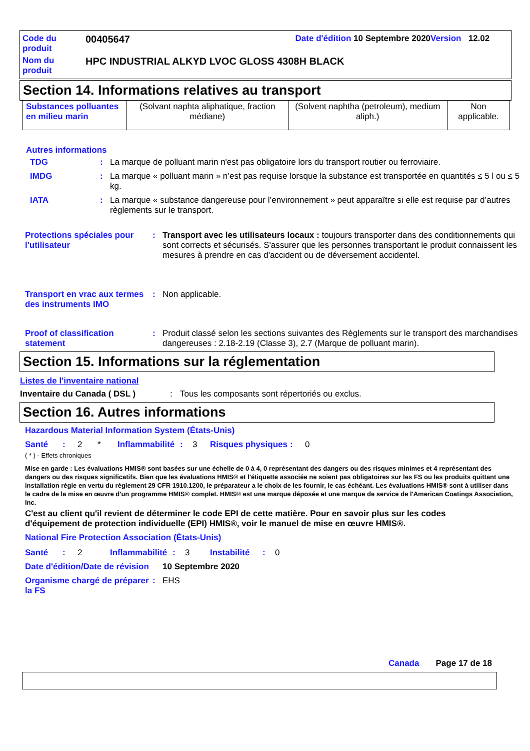| Code du produit | 00405647 | Date d'édition 10 Septembre 2020 Version 12.02 |
| Nom du produit | HPC INDUSTRIAL ALKYD LVOC GLOSS 4308H BLACK | |
Section 14. Informations relatives au transport
| Substances polluantes en milieu marin | (Solvant naphta aliphatique, fraction médiane) | (Solvent naphtha (petroleum), medium aliph.) | Non applicable. |
Autres informations
TDG: La marque de polluant marin n'est pas obligatoire lors du transport routier ou ferroviaire.
IMDG: La marque « polluant marin » n’est pas requise lorsque la substance est transportée en quantités ≤ 5 l ou ≤ 5 kg.
IATA: La marque « substance dangereuse pour l’environnement » peut apparaître si elle est requise par d’autres règlements sur le transport.
Protections spéciales pour l'utilisateur: Transport avec les utilisateurs locaux : toujours transporter dans des conditionnements qui sont corrects et sécurisés. S'assurer que les personnes transportant le produit connaissent les mesures à prendre en cas d'accident ou de déversement accidentel.
Transport en vrac aux termes des instruments IMO: Non applicable.
Proof of classification statement: Produit classé selon les sections suivantes des Règlements sur le transport des marchandises dangereuses : 2.18-2.19 (Classe 3), 2.7 (Marque de polluant marin).
Section 15. Informations sur la réglementation
Listes de l'inventaire national
Inventaire du Canada ( DSL ): Tous les composants sont répertoriés ou exclus.
Section 16. Autres informations
Hazardous Material Information System (États-Unis)
Santé: 2 * Inflammabilité: 3 Risques physiques: 0
( * ) - Effets chroniques
Mise en garde : Les évaluations HMIS® sont basées sur une échelle de 0 à 4, 0 représentant des dangers ou des risques minimes et 4 représentant des dangers ou des risques significatifs. Bien que les évaluations HMIS® et l'étiquette associée ne soient pas obligatoires sur les FS ou les produits quittant une installation régie en vertu du règlement 29 CFR 1910.1200, le préparateur a le choix de les fournir, le cas échéant. Les évaluations HMIS® sont à utiliser dans le cadre de la mise en œuvre d'un programme HMIS® complet. HMIS® est une marque déposée et une marque de service de l'American Coatings Association, Inc.
C'est au client qu'il revient de déterminer le code EPI de cette matière. Pour en savoir plus sur les codes d'équipement de protection individuelle (EPI) HMIS®, voir le manuel de mise en œuvre HMIS®.
National Fire Protection Association (États-Unis)
Santé: 2 Inflammabilité: 3 Instabilité: 0
Date d'édition/Date de révision 10 Septembre 2020
Organisme chargé de préparer la FS: EHS
Canada Page 17 de 18